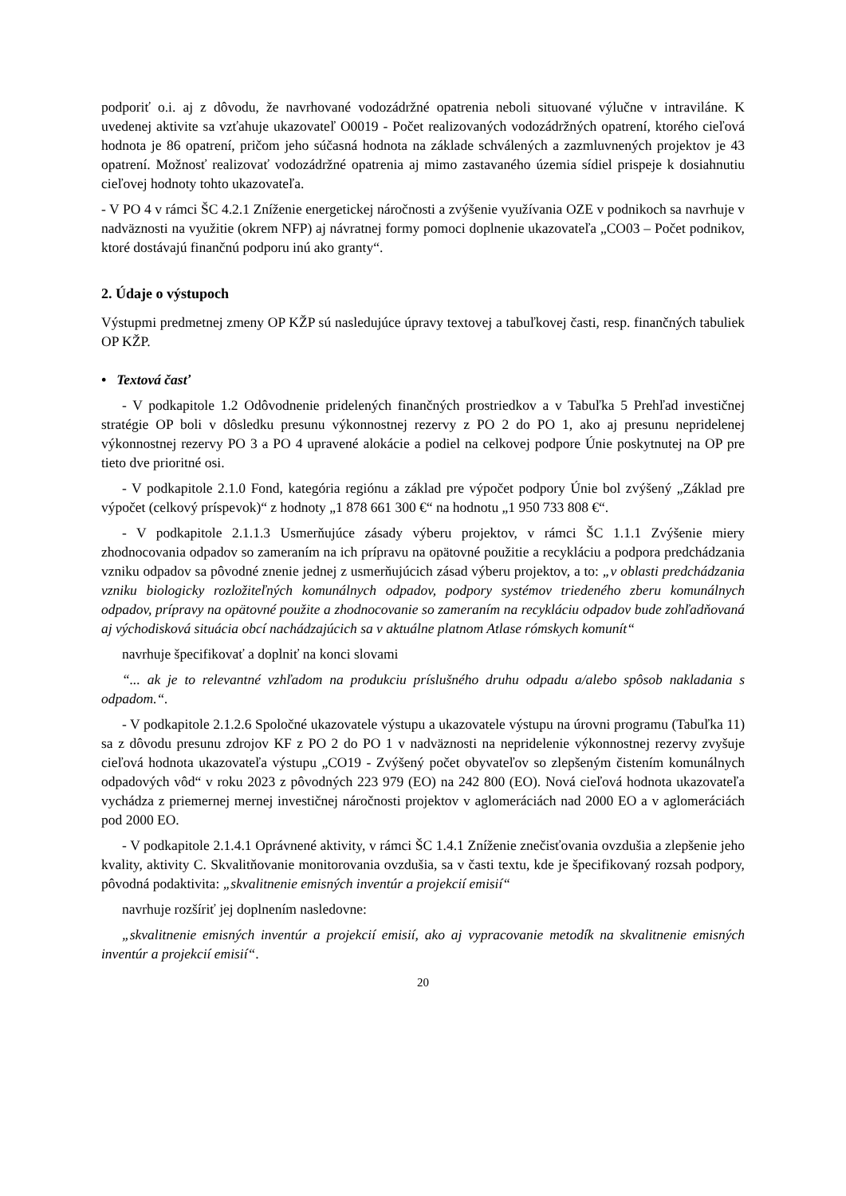podporiť o.i. aj z dôvodu, že navrhované vodozádržné opatrenia neboli situované výlučne v intraviláne. K uvedenej aktivite sa vzťahuje ukazovateľ O0019 - Počet realizovaných vodozádržných opatrení, ktorého cieľová hodnota je 86 opatrení, pričom jeho súčasná hodnota na základe schválených a zazmluvnených projektov je 43 opatrení. Možnosť realizovať vodozádržné opatrenia aj mimo zastavaného územia sídiel prispeje k dosiahnutiu cieľovej hodnoty tohto ukazovateľa.
- V PO 4 v rámci ŠC 4.2.1 Zníženie energetickej náročnosti a zvýšenie využívania OZE v podnikoch sa navrhuje v nadväznosti na využitie (okrem NFP) aj návratnej formy pomoci doplnenie ukazovateľa „CO03 – Počet podnikov, ktoré dostávajú finančnú podporu inú ako granty“.
2. Údaje o výstupoch
Výstupmi predmetnej zmeny OP KŽP sú nasledujúce úpravy textovej a tabuľkovej časti, resp. finančných tabuliek OP KŽP.
• Textová časť
- V podkapitole 1.2 Odôvodnenie pridelených finančných prostriedkov a v Tabuľka 5 Prehľad investičnej stratégie OP boli v dôsledku presunu výkonnostnej rezervy z PO 2 do PO 1, ako aj presunu nepridelenej výkonnostnej rezervy PO 3 a PO 4 upravené alokácie a podiel na celkovej podpore Únie poskytnutej na OP pre tieto dve prioritné osi.
- V podkapitole 2.1.0 Fond, kategória regiónu a základ pre výpočet podpory Únie bol zvýšený „Základ pre výpočet (celkový príspevok)“ z hodnoty „1 878 661 300 €“ na hodnotu „1 950 733 808 €“.
- V podkapitole 2.1.1.3 Usmerňujúce zásady výberu projektov, v rámci ŠC 1.1.1 Zvýšenie miery zhodnocovania odpadov so zameraním na ich prípravu na opätovné použitie a recykláciu a podpora predchádzania vzniku odpadov sa pôvodné znenie jednej z usmerňujúcich zásad výberu projektov, a to: „v oblasti predchádzania vzniku biologicky rozložiteľných komunálnych odpadov, podpory systémov triedeného zberu komunálnych odpadov, prípravy na opätovné použite a zhodnocovanie so zameraním na recykláciu odpadov bude zohľadňovaná aj východisková situácia obcí nachádzajúcich sa v aktuálne platnom Atlase rómskych komunít“
navrhuje špecifikovať a doplniť na konci slovami
“... ak je to relevantné vzhľadom na produkciu príslušného druhu odpadu a/alebo spôsob nakladania s odpadom.“.
- V podkapitole 2.1.2.6 Spoločné ukazovatele výstupu a ukazovatele výstupu na úrovni programu (Tabuľka 11) sa z dôvodu presunu zdrojov KF z PO 2 do PO 1 v nadväznosti na nepridelenie výkonnostnej rezervy zvyšuje cieľová hodnota ukazovateľa výstupu „CO19 - Zvýšený počet obyvateľov so zlepšeným čistením komunálnych odpadových vôd“ v roku 2023 z pôvodných 223 979 (EO) na 242 800 (EO). Nová cieľová hodnota ukazovateľa vychádza z priemernej mernej investičnej náročnosti projektov v aglomeráciách nad 2000 EO a v aglomeráciách pod 2000 EO.
- V podkapitole 2.1.4.1 Oprávnené aktivity, v rámci ŠC 1.4.1 Zníženie znečisťovania ovzdušia a zlepšenie jeho kvality, aktivity C. Skvalitňovanie monitorovania ovzdušia, sa v časti textu, kde je špecifikovaný rozsah podpory, pôvodná podaktivita: „skvalitnenie emisných inventúr a projekcií emisií“
navrhuje rozšíriť jej doplnením nasledovne:
„skvalitnenie emisných inventúr a projekcií emisií, ako aj vypracovanie metodík na skvalitnenie emisných inventúr a projekcií emisií“.
20